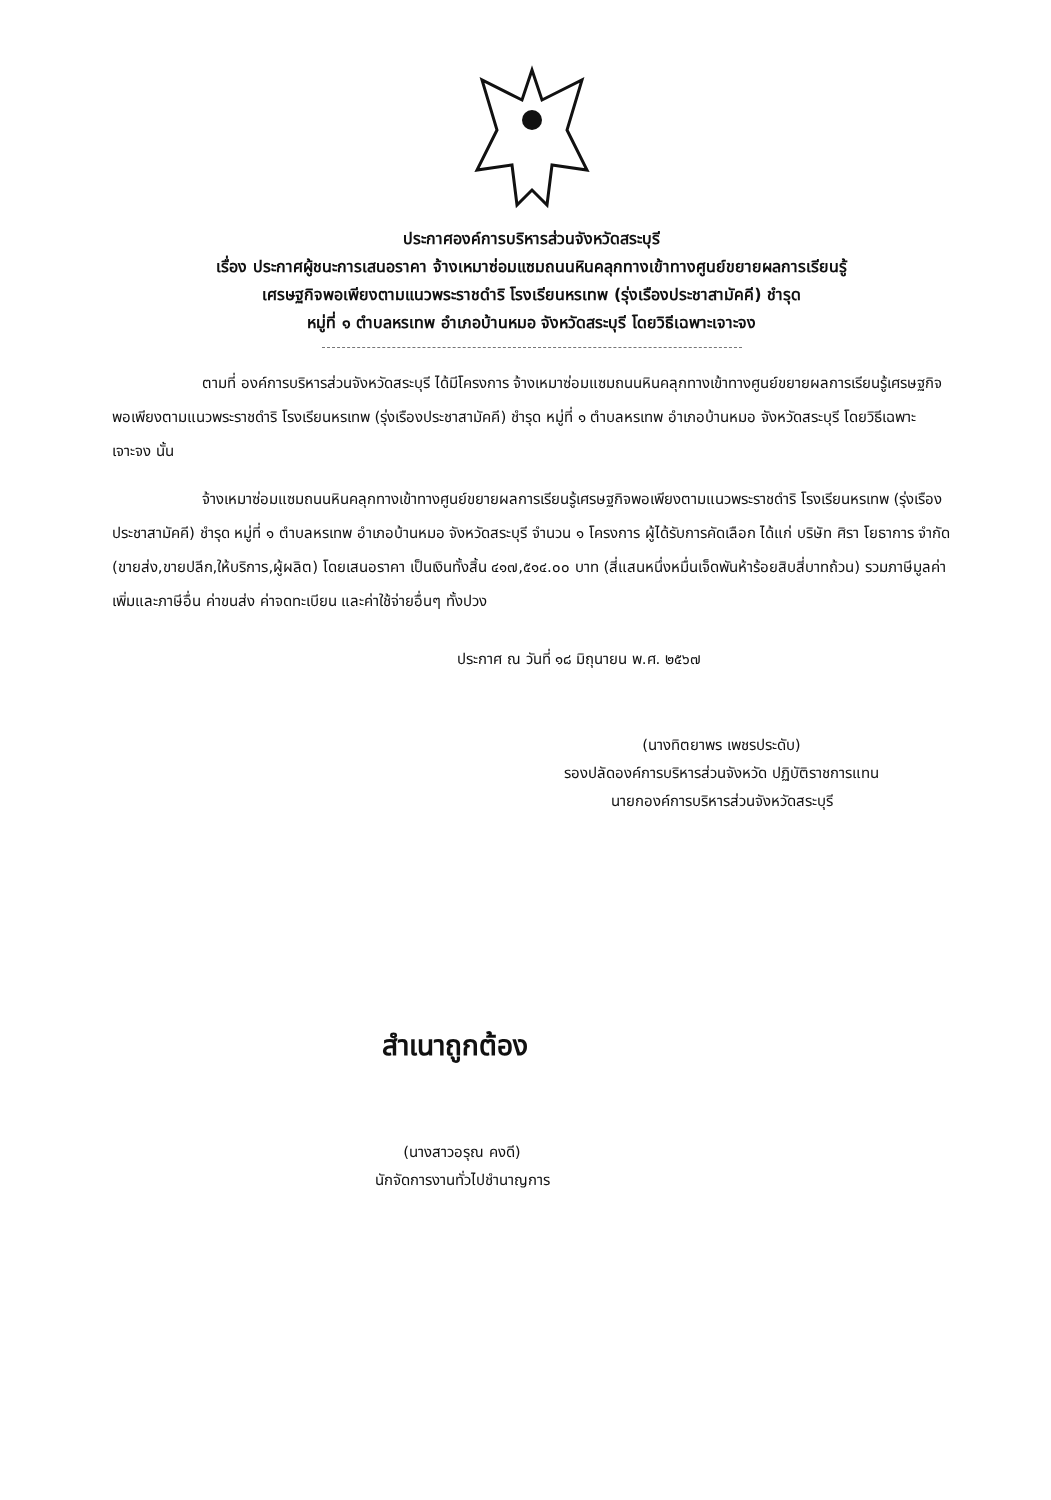ประกาศองค์การบริหารส่วนจังหวัดสระบุรี
เรื่อง ประกาศผู้ชนะการเสนอราคา จ้างเหมาซ่อมแซมถนนหินคลุกทางเข้าทางศูนย์ขยายผลการเรียนรู้
เศรษฐกิจพอเพียงตามแนวพระราชดำริ โรงเรียนหรเทพ (รุ่งเรืองประชาสามัคคี) ชำรุด
หมู่ที่ ๑ ตำบลหรเทพ อำเภอบ้านหมอ จังหวัดสระบุรี โดยวิธีเฉพาะเจาะจง
ตามที่ องค์การบริหารส่วนจังหวัดสระบุรี ได้มีโครงการ จ้างเหมาซ่อมแซมถนนหินคลุกทางเข้าทางศูนย์ขยายผลการเรียนรู้เศรษฐกิจพอเพียงตามแนวพระราชดำริ โรงเรียนหรเทพ (รุ่งเรืองประชาสามัคคี) ชำรุด หมู่ที่ ๑ ตำบลหรเทพ อำเภอบ้านหมอ จังหวัดสระบุรี โดยวิธีเฉพาะเจาะจง นั้น
จ้างเหมาซ่อมแซมถนนหินคลุกทางเข้าทางศูนย์ขยายผลการเรียนรู้เศรษฐกิจพอเพียงตามแนวพระราชดำริ โรงเรียนหรเทพ (รุ่งเรืองประชาสามัคคี) ชำรุด หมู่ที่ ๑ ตำบลหรเทพ อำเภอบ้านหมอ จังหวัดสระบุรี จำนวน ๑ โครงการ ผู้ได้รับการคัดเลือก ได้แก่ บริษัท ศิรา โยธาการ จำกัด (ขายส่ง,ขายปลีก,ให้บริการ,ผู้ผลิต) โดยเสนอราคา เป็นเงินทั้งสิ้น ๔๑๗,๕๑๔.๐๐ บาท (สี่แสนหนึ่งหมื่นเจ็ดพันห้าร้อยสิบสี่บาทถ้วน) รวมภาษีมูลค่าเพิ่มและภาษีอื่น ค่าขนส่ง ค่าจดทะเบียน และค่าใช้จ่ายอื่นๆ ทั้งปวง
ประกาศ ณ วันที่ ๑๘ มิถุนายน พ.ศ. ๒๕๖๗
(นางทิตยาพร เพชรประดับ)
รองปลัดองค์การบริหารส่วนจังหวัด ปฏิบัติราชการแทน
นายกองค์การบริหารส่วนจังหวัดสระบุรี
สำเนาถูกต้อง
(นางสาวอรุณ คงดี)
นักจัดการงานทั่วไปชำนาญการ